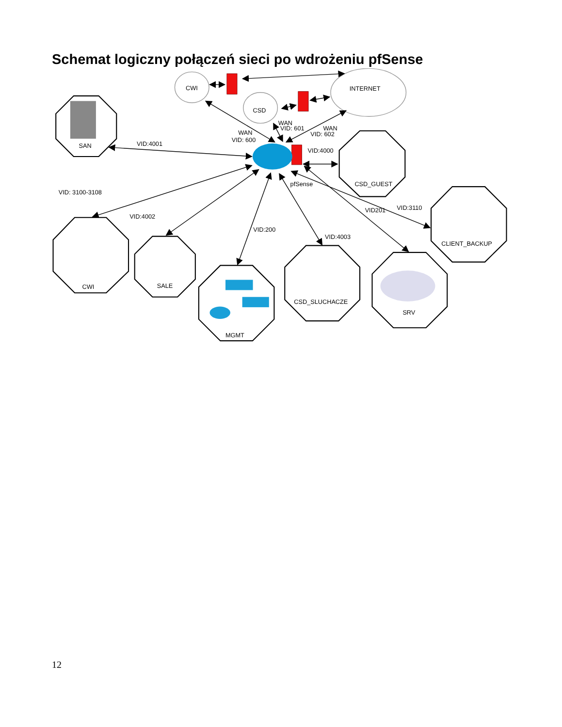Schemat logiczny połączeń sieci po wdrożeniu pfSense
CWI
CSD
INTERNET
WAN
VID: 601
WAN
VID: 600
WAN
VID: 602
SAN
VID:4001
VID:4000
CSD_GUEST
pfSense
VID: 3100-3108
VID201
VID:3110
VID:4002
VID:200
VID:4003
CLIENT_BACKUP
SALE
CWI
CSD_SLUCHACZE
SRV
MGMT
12